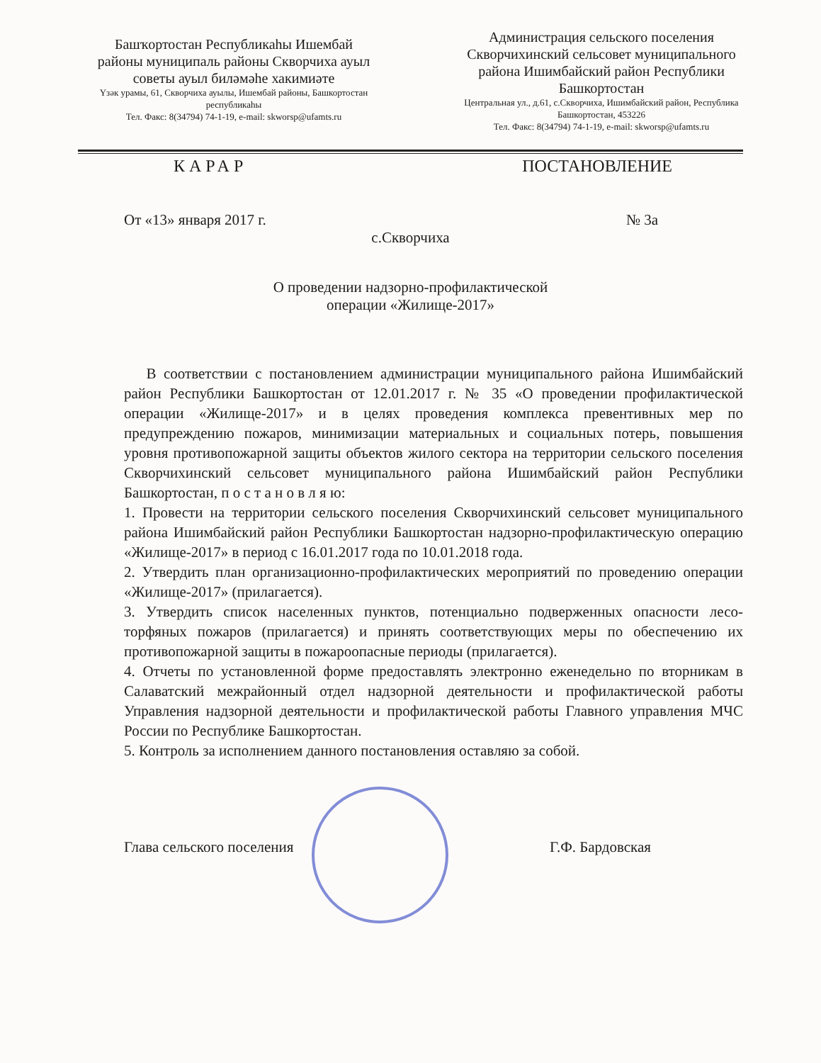Башҡортостан Республикаһы Ишембай районы муниципаль районы Скворчиха ауыл советы ауыл биләмәһе хакимиәте
Үзәк урамы, 61, Скворчиха ауылы, Ишембай районы, Башкортостан республикаһы
Тел. Факс: 8(34794) 74-1-19, e-mail: skworsp@ufamts.ru
Администрация сельского поселения Скворчихинский сельсовет муниципального района Ишимбайский район Республики Башкортостан
Центральная ул., д.61, с.Скворчиха, Ишимбайский район, Республика Башкортостан, 453226
Тел. Факс: 8(34794) 74-1-19, e-mail: skworsp@ufamts.ru
КАРАР ПОСТАНОВЛЕНИЕ
От «13» января 2017 г. № 3а
с.Скворчиха
О проведении надзорно-профилактической
операции «Жилище-2017»
В соответствии с постановлением администрации муниципального района Ишимбайский район Республики Башкортостан от 12.01.2017 г. № 35 «О проведении профилактической операции «Жилище-2017» и в целях проведения комплекса превентивных мер по предупреждению пожаров, минимизации материальных и социальных потерь, повышения уровня противопожарной защиты объектов жилого сектора на территории сельского поселения Скворчихинский сельсовет муниципального района Ишимбайский район Республики Башкортостан, п о с т а н о в л я ю:
1. Провести на территории сельского поселения Скворчихинский сельсовет муниципального района Ишимбайский район Республики Башкортостан надзорно-профилактическую операцию «Жилище-2017» в период с 16.01.2017 года по 10.01.2018 года.
2. Утвердить план организационно-профилактических мероприятий по проведению операции «Жилище-2017» (прилагается).
3. Утвердить список населенных пунктов, потенциально подверженных опасности лесо-торфяных пожаров (прилагается) и принять соответствующих меры по обеспечению их противопожарной защиты в пожароопасные периоды (прилагается).
4. Отчеты по установленной форме предоставлять электронно еженедельно по вторникам в Салаватский межрайонный отдел надзорной деятельности и профилактической работы Управления надзорной деятельности и профилактической работы Главного управления МЧС России по Республике Башкортостан.
5. Контроль за исполнением данного постановления оставляю за собой.
Глава сельского поселения Г.Ф. Бардовская